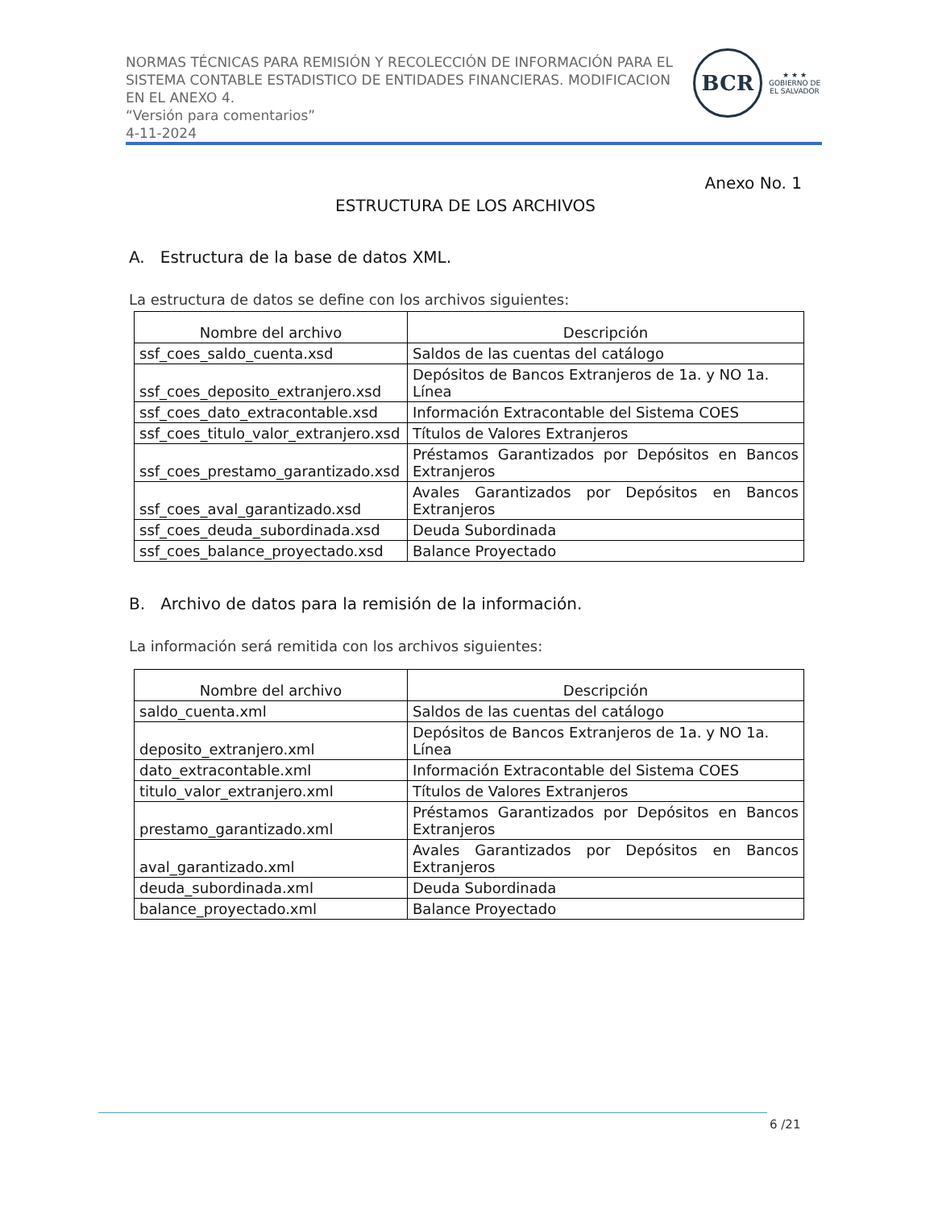NORMAS TÉCNICAS PARA REMISIÓN Y RECOLECCIÓN DE INFORMACIÓN PARA EL SISTEMA CONTABLE ESTADISTICO DE ENTIDADES FINANCIERAS. MODIFICACION EN EL ANEXO 4.
“Versión para comentarios”
4-11-2024
BCR
★ ★ ★
GOBIERNO DE
EL SALVADOR
Anexo No. 1
ESTRUCTURA DE LOS ARCHIVOS
A. Estructura de la base de datos XML.
La estructura de datos se define con los archivos siguientes:
| Nombre del archivo | Descripción |
| --- | --- |
| ssf_coes_saldo_cuenta.xsd | Saldos de las cuentas del catálogo |
| ssf_coes_deposito_extranjero.xsd | Depósitos de Bancos Extranjeros de 1a. y NO 1a. Línea |
| ssf_coes_dato_extracontable.xsd | Información Extracontable del Sistema COES |
| ssf_coes_titulo_valor_extranjero.xsd | Títulos de Valores Extranjeros |
| ssf_coes_prestamo_garantizado.xsd | Préstamos Garantizados por Depósitos en Bancos Extranjeros |
| ssf_coes_aval_garantizado.xsd | Avales Garantizados por Depósitos en Bancos Extranjeros |
| ssf_coes_deuda_subordinada.xsd | Deuda Subordinada |
| ssf_coes_balance_proyectado.xsd | Balance Proyectado |
B. Archivo de datos para la remisión de la información.
La información será remitida con los archivos siguientes:
| Nombre del archivo | Descripción |
| --- | --- |
| saldo_cuenta.xml | Saldos de las cuentas del catálogo |
| deposito_extranjero.xml | Depósitos de Bancos Extranjeros de 1a. y NO 1a. Línea |
| dato_extracontable.xml | Información Extracontable del Sistema COES |
| titulo_valor_extranjero.xml | Títulos de Valores Extranjeros |
| prestamo_garantizado.xml | Préstamos Garantizados por Depósitos en Bancos Extranjeros |
| aval_garantizado.xml | Avales Garantizados por Depósitos en Bancos Extranjeros |
| deuda_subordinada.xml | Deuda Subordinada |
| balance_proyectado.xml | Balance Proyectado |
6 /21